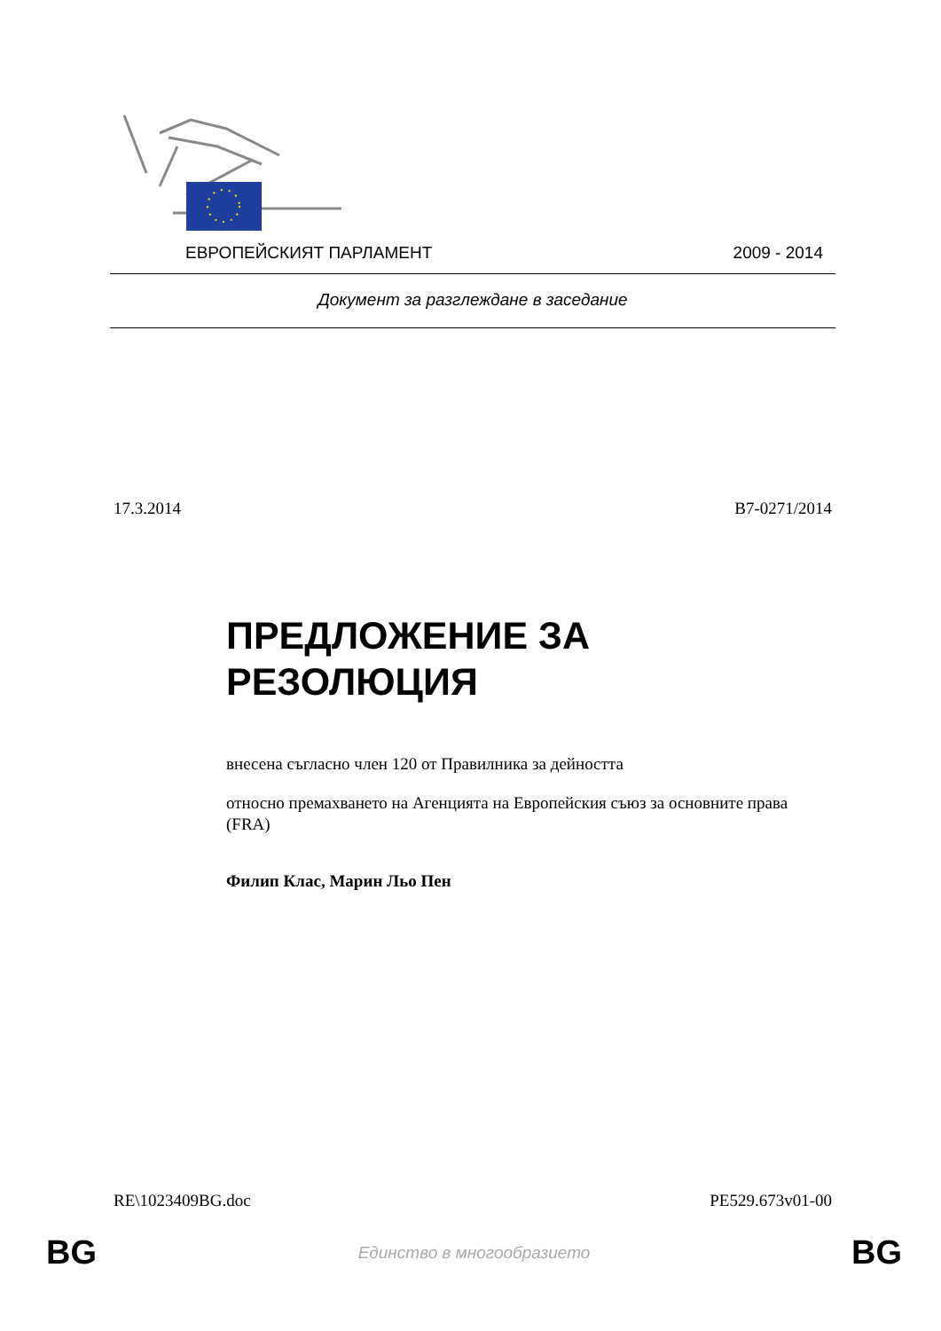ЕВРОПЕЙСКИЯТ ПАРЛАМЕНТ 2009 - 2014
Документ за разглеждане в заседание
17.3.2014 B7-0271/2014
ПРЕДЛОЖЕНИЕ ЗА РЕЗОЛЮЦИЯ
внесена съгласно член 120 от Правилника за дейността
относно премахването на Агенцията на Европейския съюз за основните права (FRA)
Филип Клас, Марин Льо Пен
RE\1023409BG.doc PE529.673v01-00
BG Единство в многообразието BG